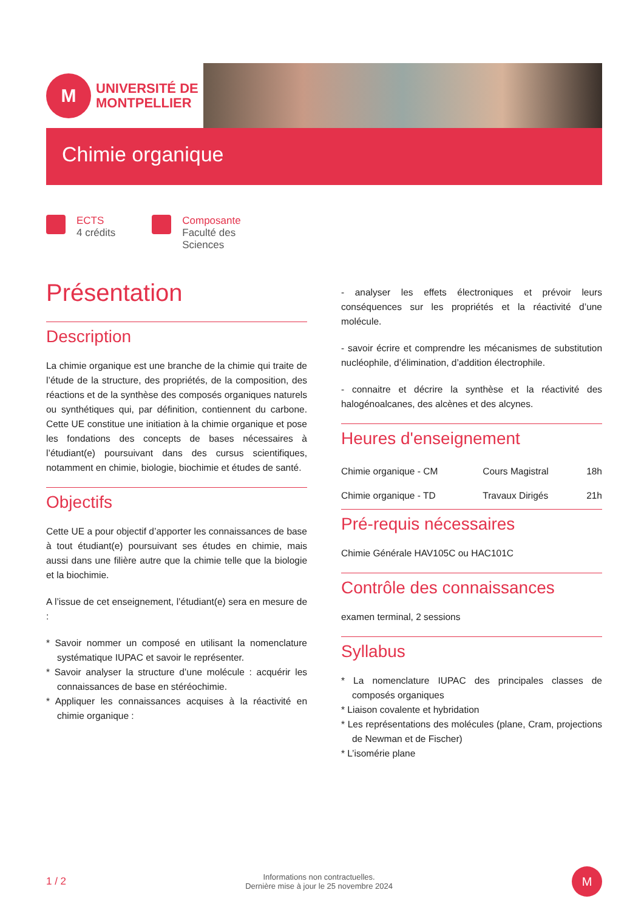M
UNIVERSITÉ DE
MONTPELLIER
Chimie organique
ECTS
4 crédits
Composante
Faculté des
Sciences
Présentation
Description
La chimie organique est une branche de la chimie qui traite de l’étude de la structure, des propriétés, de la composition, des réactions et de la synthèse des composés organiques naturels ou synthétiques qui, par définition, contiennent du carbone. Cette UE constitue une initiation à la chimie organique et pose les fondations des concepts de bases nécessaires à l’étudiant(e) poursuivant dans des cursus scientifiques, notamment en chimie, biologie, biochimie et études de santé.
Objectifs
Cette UE a pour objectif d’apporter les connaissances de base à tout étudiant(e) poursuivant ses études en chimie, mais aussi dans une filière autre que la chimie telle que la biologie et la biochimie.
A l’issue de cet enseignement, l’étudiant(e) sera en mesure de :
* Savoir nommer un composé en utilisant la nomenclature systématique IUPAC et savoir le représenter.
* Savoir analyser la structure d’une molécule : acquérir les connaissances de base en stéréochimie.
* Appliquer les connaissances acquises à la réactivité en chimie organique :
- analyser les effets électroniques et prévoir leurs conséquences sur les propriétés et la réactivité d’une molécule.
- savoir écrire et comprendre les mécanismes de substitution nucléophile, d’élimination, d’addition électrophile.
- connaitre et décrire la synthèse et la réactivité des halogénoalcanes, des alcènes et des alcynes.
Heures d'enseignement
| Chimie organique - CM | Cours Magistral | 18h |
| Chimie organique - TD | Travaux Dirigés | 21h |
Pré-requis nécessaires
Chimie Générale HAV105C ou HAC101C
Contrôle des connaissances
examen terminal, 2 sessions
Syllabus
* La nomenclature IUPAC des principales classes de composés organiques
* Liaison covalente et hybridation
* Les représentations des molécules (plane, Cram, projections de Newman et de Fischer)
* L’isomérie plane
1 / 2 Informations non contractuelles.
Dernière mise à jour le 25 novembre 2024 M